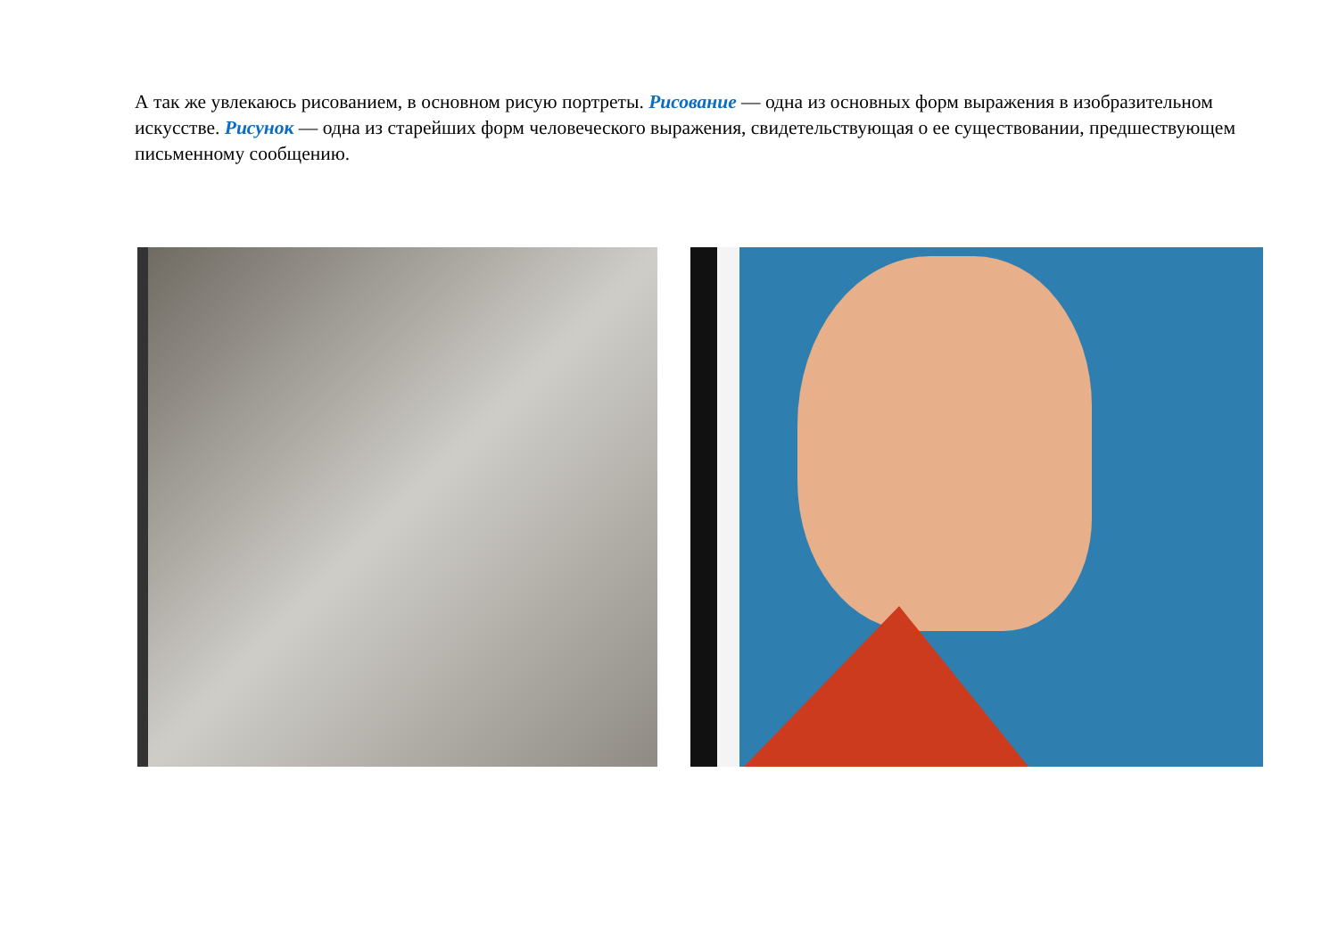А так же увлекаюсь рисованием, в основном рисую портреты. Рисование — одна из основных форм выражения в изобразительном искусстве. Рисунок — одна из старейших форм человеческого выражения, свидетельствующая о ее существовании, предшествующем письменному сообщению.